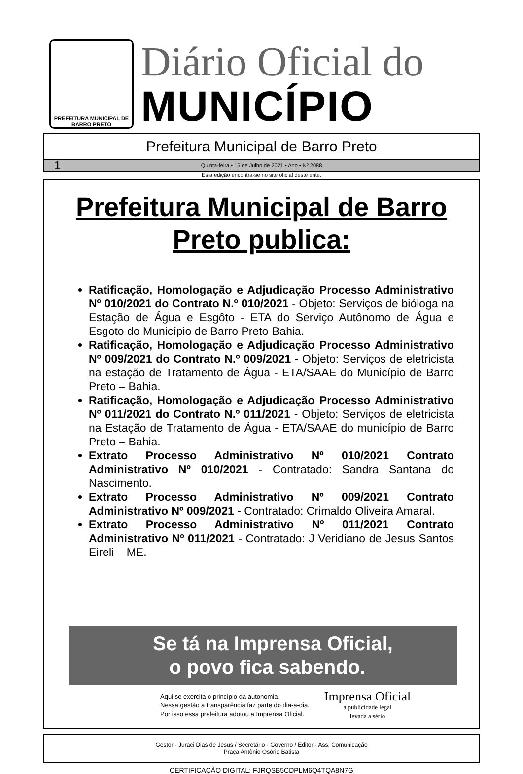PREFEITURA MUNICIPAL DE
BARRO PRETO
Diário Oficial do
MUNICÍPIO
Prefeitura Municipal de Barro Preto
1 Quinta-feira • 15 de Julho de 2021 • Ano • Nº 2088
Esta edição encontra-se no site oficial deste ente.
Prefeitura Municipal de Barro Preto publica:
Ratificação, Homologação e Adjudicação Processo Administrativo Nº 010/2021 do Contrato N.º 010/2021 - Objeto: Serviços de bióloga na Estação de Água e Esgôto - ETA do Serviço Autônomo de Água e Esgoto do Município de Barro Preto-Bahia.
Ratificação, Homologação e Adjudicação Processo Administrativo Nº 009/2021 do Contrato N.º 009/2021 - Objeto: Serviços de eletricista na estação de Tratamento de Água - ETA/SAAE do Município de Barro Preto – Bahia.
Ratificação, Homologação e Adjudicação Processo Administrativo Nº 011/2021 do Contrato N.º 011/2021 - Objeto: Serviços de eletricista na Estação de Tratamento de Água - ETA/SAAE do município de Barro Preto – Bahia.
Extrato Processo Administrativo Nº 010/2021 Contrato Administrativo Nº 010/2021 - Contratado: Sandra Santana do Nascimento.
Extrato Processo Administrativo Nº 009/2021 Contrato Administrativo Nº 009/2021 - Contratado: Crimaldo Oliveira Amaral.
Extrato Processo Administrativo Nº 011/2021 Contrato Administrativo Nº 011/2021 - Contratado: J Veridiano de Jesus Santos Eireli – ME.
Se tá na Imprensa Oficial,
o povo fica sabendo.
Aqui se exercita o princípio da autonomia.
Nessa gestão a transparência faz parte do dia-a-dia.
Por isso essa prefeitura adotou a Imprensa Oficial.
Imprensa Oficial
a publicidade legal
levada a sério
Gestor - Juraci Dias de Jesus / Secretário - Governo / Editor - Ass. Comunicação
Praça Antônio Osório Batista
CERTIFICAÇÃO DIGITAL: FJRQSB5CDPLM6Q4TQA8N7G